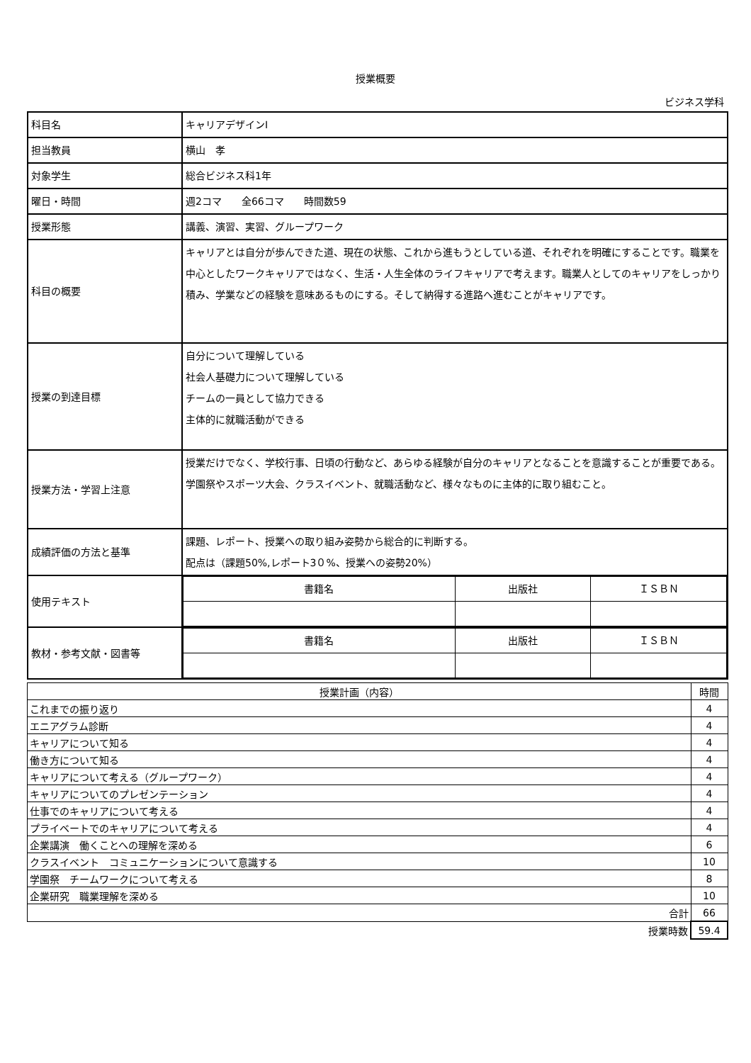授業概要
ビジネス学科
| 科目名 | キャリアデザインⅠ |
| 担当教員 | 横山 孝 |
| 対象学生 | 総合ビジネス科1年 |
| 曜日・時間 | 週2コマ 全66コマ 時間数59 |
| 授業形態 | 講義、演習、実習、グループワーク |
| 科目の概要 | キャリアとは自分が歩んできた道、現在の状態、これから進もうとしている道、それぞれを明確にすることです。職業を中心としたワークキャリアではなく、生活・人生全体のライフキャリアで考えます。職業人としてのキャリアをしっかり積み、学業などの経験を意味あるものにする。そして納得する進路へ進むことがキャリアです。 |
| 授業の到達目標 | 自分について理解している 社会人基礎力について理解している チームの一員として協力できる 主体的に就職活動ができる |
| 授業方法・学習上注意 | 授業だけでなく、学校行事、日頃の行動など、あらゆる経験が自分のキャリアとなることを意識することが重要である。学園祭やスポーツ大会、クラスイベント、就職活動など、様々なものに主体的に取り組むこと。 |
| 成績評価の方法と基準 | 課題、レポート、授業への取り組み姿勢から総合的に判断する。 配点は（課題50%,レポート3０%、授業への姿勢20%） |
| 使用テキスト | / 書籍名 / 出版社 / ＩＳＢＮ / |
| 教材・参考文献・図書等 | / 書籍名 / 出版社 / ＩＳＢＮ / |
| 授業計画（内容） | 時間 |
| --- | --- |
| これまでの振り返り | 4 |
| エニアグラム診断 | 4 |
| キャリアについて知る | 4 |
| 働き方について知る | 4 |
| キャリアについて考える（グループワーク） | 4 |
| キャリアについてのプレゼンテーション | 4 |
| 仕事でのキャリアについて考える | 4 |
| プライベートでのキャリアについて考える | 4 |
| 企業講演 働くことへの理解を深める | 6 |
| クラスイベント コミュニケーションについて意識する | 10 |
| 学園祭 チームワークについて考える | 8 |
| 企業研究 職業理解を深める | 10 |
| 合計 | 66 |
| 授業時数 | 59.4 |